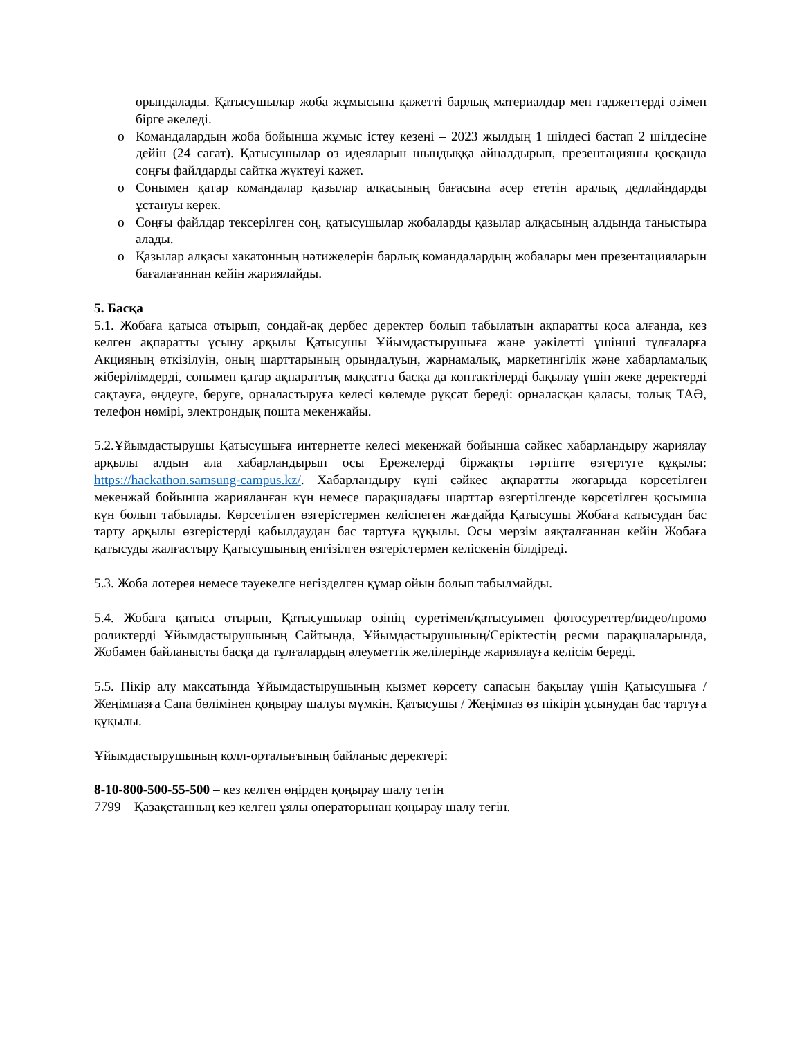орындалады. Қатысушылар жоба жұмысына қажетті барлық материалдар мен гаджеттерді өзімен бірге әкеледі.
o Командалардың жоба бойынша жұмыс істеу кезеңі – 2023 жылдың 1 шілдесі бастап 2 шілдесіне дейін (24 сағат). Қатысушылар өз идеяларын шындыққа айналдырып, презентацияны қосқанда соңғы файлдарды сайтқа жүктеуі қажет.
o Сонымен қатар командалар қазылар алқасының бағасына әсер ететін аралық дедлайндарды ұстануы керек.
o Соңғы файлдар тексерілген соң, қатысушылар жобаларды қазылар алқасының алдында таныстыра алады.
o Қазылар алқасы хакатонның нәтижелерін барлық командалардың жобалары мен презентацияларын бағалағаннан кейін жариялайды.
5. Басқа
5.1. Жобаға қатыса отырып, сондай-ақ дербес деректер болып табылатын ақпаратты қоса алғанда, кез келген ақпаратты ұсыну арқылы Қатысушы Ұйымдастырушыға және уәкілетті үшінші тұлғаларға Акцияның өткізілуін, оның шарттарының орындалуын, жарнамалық, маркетингілік және хабарламалық жіберілімдерді, сонымен қатар ақпараттық мақсатта басқа да контактілерді бақылау үшін жеке деректерді сақтауға, өңдеуге, беруге, орналастыруға келесі көлемде рұқсат береді: орналасқан қаласы, толық ТАӘ, телефон нөмірі, электрондық пошта мекенжайы.
5.2.Ұйымдастырушы Қатысушыға интернетте келесі мекенжай бойынша сәйкес хабарландыру жариялау арқылы алдын ала хабарландырып осы Ережелерді біржақты тәртіпте өзгертуге құқылы: https://hackathon.samsung-campus.kz/. Хабарландыру күні сәйкес ақпаратты жоғарыда көрсетілген мекенжай бойынша жарияланған күн немесе парақшадағы шарттар өзгертілгенде көрсетілген қосымша күн болып табылады. Көрсетілген өзгерістермен келіспеген жағдайда Қатысушы Жобаға қатысудан бас тарту арқылы өзгерістерді қабылдаудан бас тартуға құқылы. Осы мерзім аяқталғаннан кейін Жобаға қатысуды жалғастыру Қатысушының енгізілген өзгерістермен келіскенін білдіреді.
5.3. Жоба лотерея немесе тәуекелге негізделген құмар ойын болып табылмайды.
5.4. Жобаға қатыса отырып, Қатысушылар өзінің суретімен/қатысуымен фотосуреттер/видео/промо роликтерді Ұйымдастырушының Сайтында, Ұйымдастырушының/Серіктестің ресми парақшаларында, Жобамен байланысты басқа да тұлғалардың әлеуметтік желілерінде жариялауға келісім береді.
5.5. Пікір алу мақсатында Ұйымдастырушының қызмет көрсету сапасын бақылау үшін Қатысушыға / Жеңімпазға Сапа бөлімінен қоңырау шалуы мүмкін. Қатысушы / Жеңімпаз өз пікірін ұсынудан бас тартуға құқылы.
Ұйымдастырушының колл-орталығының байланыс деректері:
8-10-800-500-55-500 – кез келген өңірден қоңырау шалу тегін
7799 – Қазақстанның кез келген ұялы операторынан қоңырау шалу тегін.